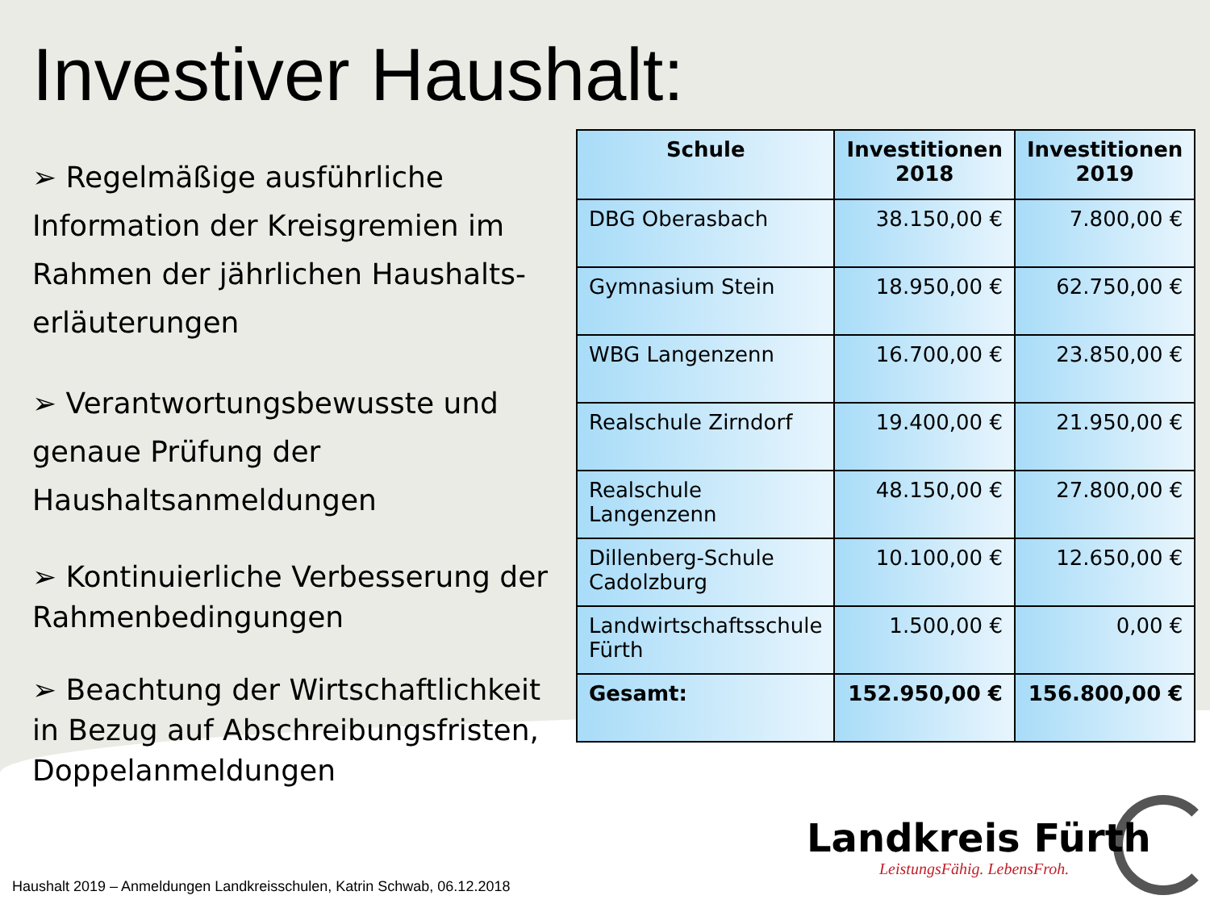Investiver Haushalt:
➢ Regelmäßige ausführliche Information der Kreisgremien im Rahmen der jährlichen Haushalts-erläuterungen
➢ Verantwortungsbewusste und genaue Prüfung der Haushaltsanmeldungen
➢ Kontinuierliche Verbesserung der Rahmenbedingungen
➢ Beachtung der Wirtschaftlichkeit in Bezug auf Abschreibungsfristen, Doppelanmeldungen
| Schule | Investitionen 2018 | Investitionen 2019 |
| --- | --- | --- |
| DBG Oberasbach | 38.150,00 € | 7.800,00 € |
| Gymnasium Stein | 18.950,00 € | 62.750,00 € |
| WBG Langenzenn | 16.700,00 € | 23.850,00 € |
| Realschule Zirndorf | 19.400,00 € | 21.950,00 € |
| Realschule Langenzenn | 48.150,00 € | 27.800,00 € |
| Dillenberg-Schule Cadolzburg | 10.100,00 € | 12.650,00 € |
| Landwirtschaftsschule Fürth | 1.500,00 € | 0,00 € |
| Gesamt: | 152.950,00 € | 156.800,00 € |
Landkreis Fürth
LeistungsFähig. LebensFroh.
Haushalt 2019 – Anmeldungen Landkreisschulen, Katrin Schwab, 06.12.2018